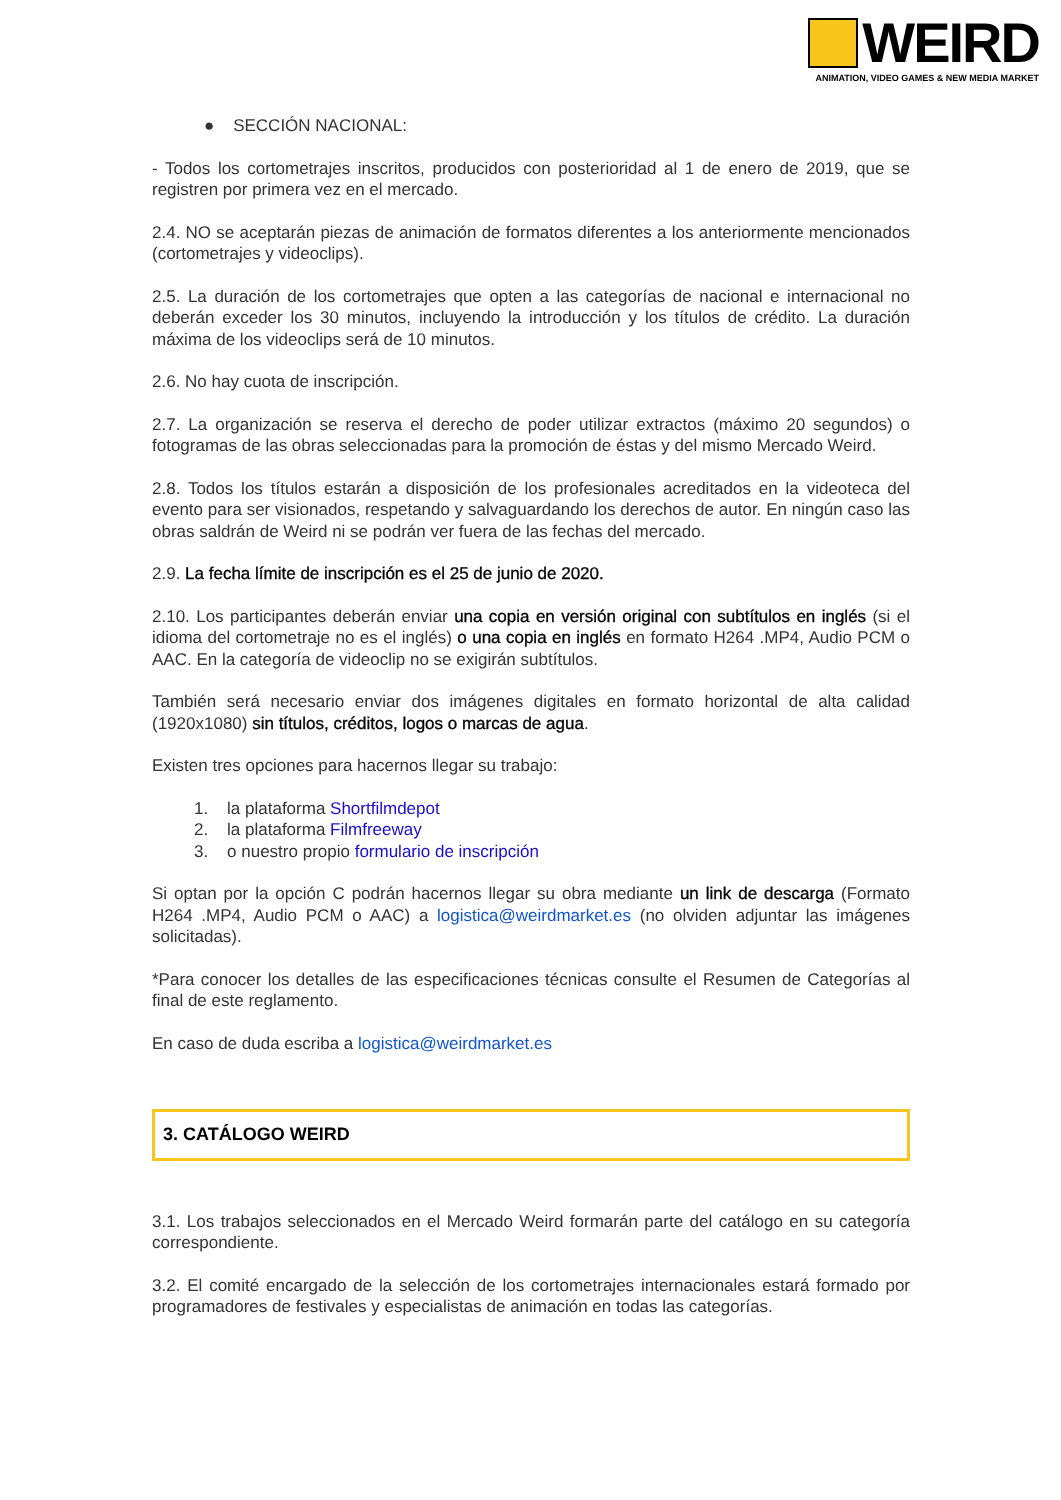WEIRD
ANIMATION, VIDEO GAMES & NEW MEDIA MARKET
● SECCIÓN NACIONAL:
- Todos los cortometrajes inscritos, producidos con posterioridad al 1 de enero de 2019, que se registren por primera vez en el mercado.
2.4. NO se aceptarán piezas de animación de formatos diferentes a los anteriormente mencionados (cortometrajes y videoclips).
2.5. La duración de los cortometrajes que opten a las categorías de nacional e internacional no deberán exceder los 30 minutos, incluyendo la introducción y los títulos de crédito. La duración máxima de los videoclips será de 10 minutos.
2.6. No hay cuota de inscripción.
2.7. La organización se reserva el derecho de poder utilizar extractos (máximo 20 segundos) o fotogramas de las obras seleccionadas para la promoción de éstas y del mismo Mercado Weird.
2.8. Todos los títulos estarán a disposición de los profesionales acreditados en la videoteca del evento para ser visionados, respetando y salvaguardando los derechos de autor. En ningún caso las obras saldrán de Weird ni se podrán ver fuera de las fechas del mercado.
2.9. La fecha límite de inscripción es el 25 de junio de 2020.
2.10. Los participantes deberán enviar una copia en versión original con subtítulos en inglés (si el idioma del cortometraje no es el inglés) o una copia en inglés en formato H264 .MP4, Audio PCM o AAC. En la categoría de videoclip no se exigirán subtítulos.
También será necesario enviar dos imágenes digitales en formato horizontal de alta calidad (1920x1080) sin títulos, créditos, logos o marcas de agua.
Existen tres opciones para hacernos llegar su trabajo:
1. la plataforma Shortfilmdepot
2. la plataforma Filmfreeway
3. o nuestro propio formulario de inscripción
Si optan por la opción C podrán hacernos llegar su obra mediante un link de descarga (Formato H264 .MP4, Audio PCM o AAC) a logistica@weirdmarket.es (no olviden adjuntar las imágenes solicitadas).
*Para conocer los detalles de las especificaciones técnicas consulte el Resumen de Categorías al final de este reglamento.
En caso de duda escriba a logistica@weirdmarket.es
3. CATÁLOGO WEIRD
3.1. Los trabajos seleccionados en el Mercado Weird formarán parte del catálogo en su categoría correspondiente.
3.2. El comité encargado de la selección de los cortometrajes internacionales estará formado por programadores de festivales y especialistas de animación en todas las categorías.